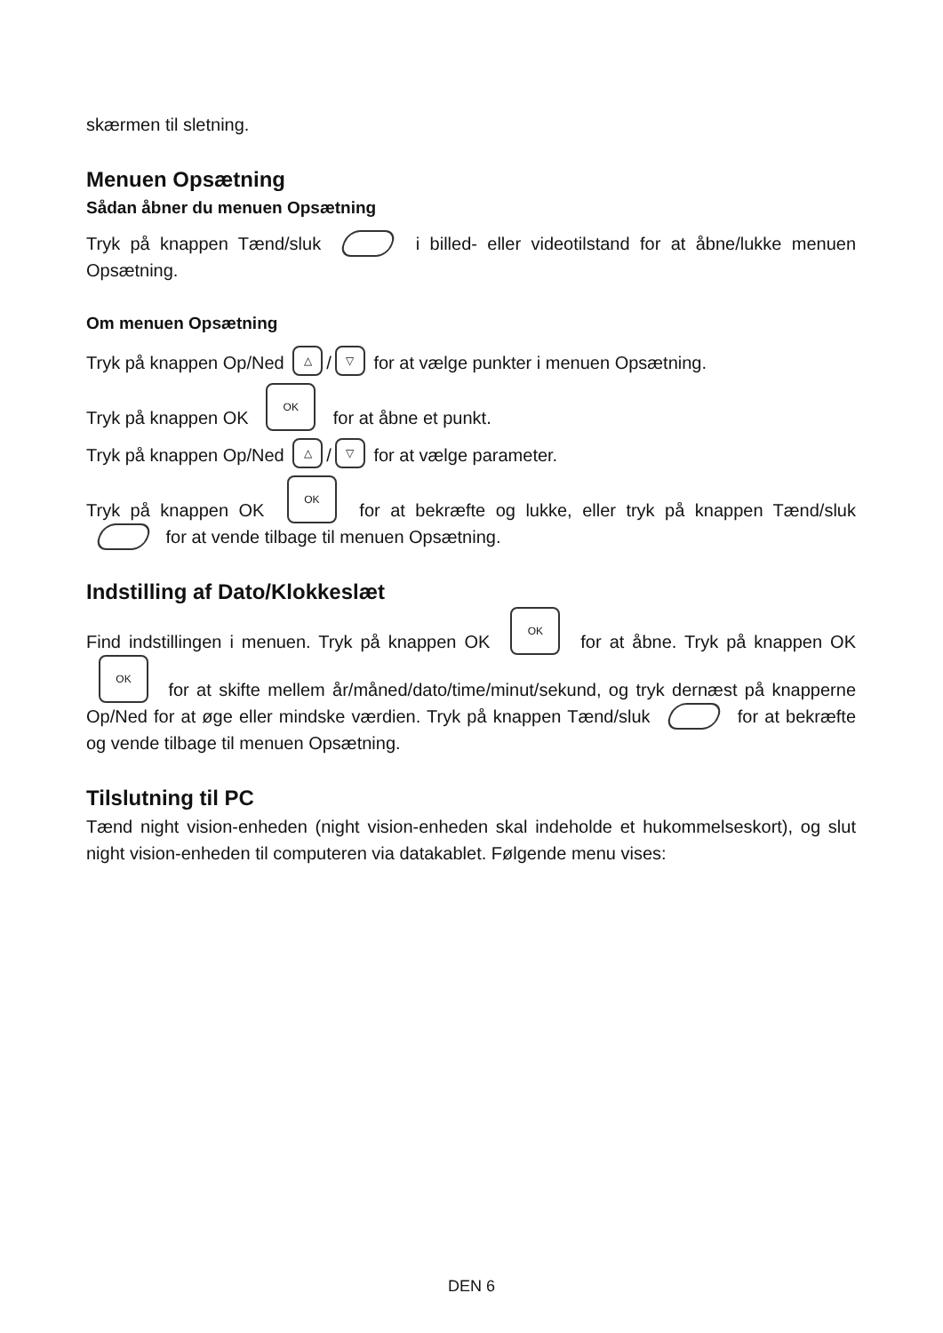skærmen til sletning.
Menuen Opsætning
Sådan åbner du menuen Opsætning
Tryk på knappen Tænd/sluk i billed- eller videotilstand for at åbne/lukke menuen Opsætning.
Om menuen Opsætning
Tryk på knappen Op/Ned △ / ▽ for at vælge punkter i menuen Opsætning.
Tryk på knappen OK OK for at åbne et punkt.
Tryk på knappen Op/Ned △ / ▽ for at vælge parameter.
Tryk på knappen OK OK for at bekræfte og lukke, eller tryk på knappen Tænd/sluk for at vende tilbage til menuen Opsætning.
Indstilling af Dato/Klokkeslæt
Find indstillingen i menuen. Tryk på knappen OK OK for at åbne. Tryk på knappen OK OK for at skifte mellem år/måned/dato/time/minut/sekund, og tryk dernæst på knapperne Op/Ned for at øge eller mindske værdien. Tryk på knappen Tænd/sluk for at bekræfte og vende tilbage til menuen Opsætning.
Tilslutning til PC
Tænd night vision-enheden (night vision-enheden skal indeholde et hukommelseskort), og slut night vision-enheden til computeren via datakablet. Følgende menu vises:
DEN 6